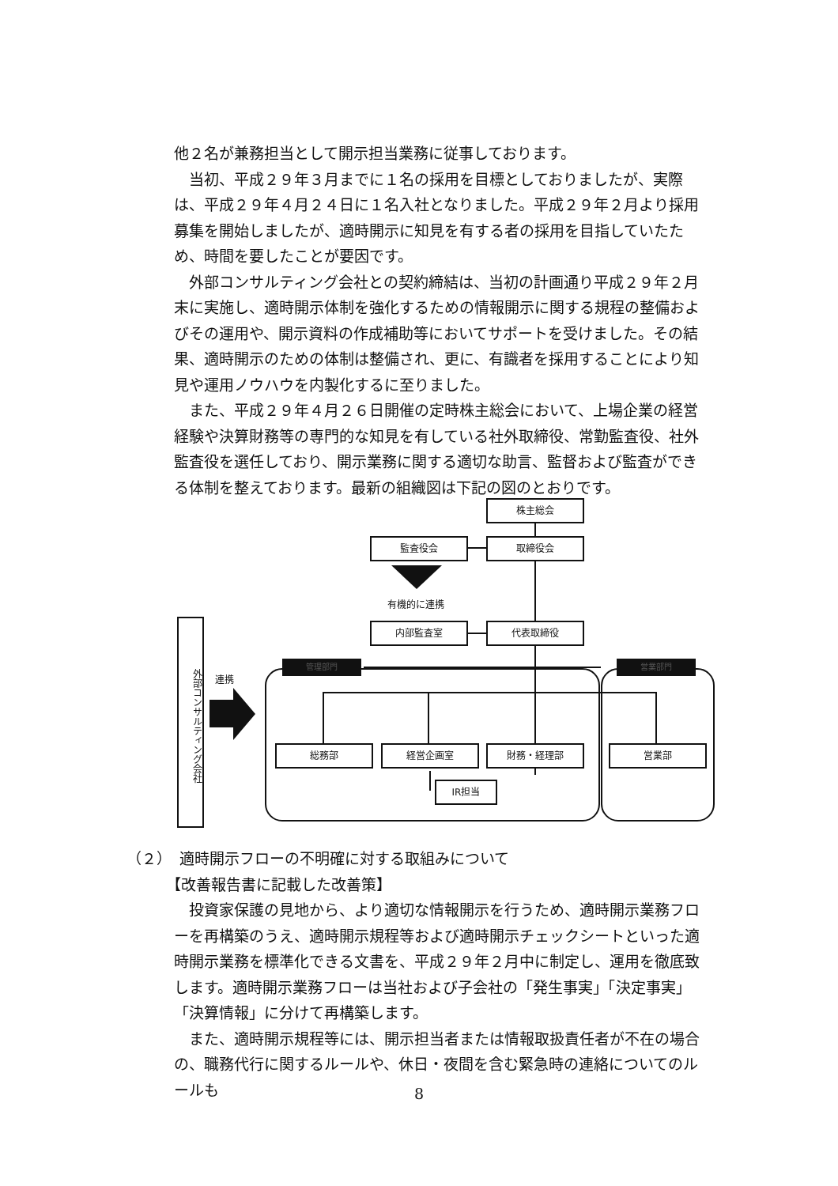他２名が兼務担当として開示担当業務に従事しております。
当初、平成２９年３月までに１名の採用を目標としておりましたが、実際は、平成２９年４月２４日に１名入社となりました。平成２９年２月より採用募集を開始しましたが、適時開示に知見を有する者の採用を目指していたため、時間を要したことが要因です。
外部コンサルティング会社との契約締結は、当初の計画通り平成２９年２月末に実施し、適時開示体制を強化するための情報開示に関する規程の整備およびその運用や、開示資料の作成補助等においてサポートを受けました。その結果、適時開示のための体制は整備され、更に、有識者を採用することにより知見や運用ノウハウを内製化するに至りました。
また、平成２９年４月２６日開催の定時株主総会において、上場企業の経営経験や決算財務等の専門的な知見を有している社外取締役、常勤監査役、社外監査役を選任しており、開示業務に関する適切な助言、監督および監査ができる体制を整えております。最新の組織図は下記の図のとおりです。
株主総会
監査役会 取締役会
有機的に連携
内部監査室 代表取締役
外部コンサルティング会社
連携
管理部門 営業部門
総務部 経営企画室 財務・経理部 営業部
IR担当
（２）　適時開示フローの不明確に対する取組みについて
【改善報告書に記載した改善策】
投資家保護の見地から、より適切な情報開示を行うため、適時開示業務フローを再構築のうえ、適時開示規程等および適時開示チェックシートといった適時開示業務を標準化できる文書を、平成２９年２月中に制定し、運用を徹底致します。適時開示業務フローは当社および子会社の「発生事実」「決定事実」「決算情報」に分けて再構築します。
また、適時開示規程等には、開示担当者または情報取扱責任者が不在の場合の、職務代行に関するルールや、休日・夜間を含む緊急時の連絡についてのルールも
8